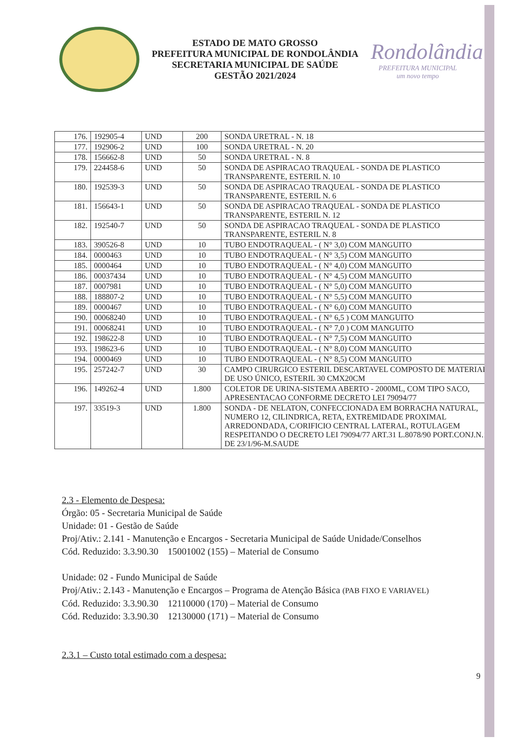ESTADO DE MATO GROSSO
PREFEITURA MUNICIPAL DE RONDOLÂNDIA
SECRETARIA MUNICIPAL DE SAÚDE
GESTÃO 2021/2024
Rondolândia
PREFEITURA MUNICIPAL
um novo tempo
| 176. | 192905-4 | UND | 200 | SONDA URETRAL - N. 18 |
| 177. | 192906-2 | UND | 100 | SONDA URETRAL - N. 20 |
| 178. | 156662-8 | UND | 50 | SONDA URETRAL - N. 8 |
| 179. | 224458-6 | UND | 50 | SONDA DE ASPIRACAO TRAQUEAL - SONDA DE PLASTICO TRANSPARENTE, ESTERIL N. 10 |
| 180. | 192539-3 | UND | 50 | SONDA DE ASPIRACAO TRAQUEAL - SONDA DE PLASTICO TRANSPARENTE, ESTERIL N. 6 |
| 181. | 156643-1 | UND | 50 | SONDA DE ASPIRACAO TRAQUEAL - SONDA DE PLASTICO TRANSPARENTE, ESTERIL N. 12 |
| 182. | 192540-7 | UND | 50 | SONDA DE ASPIRACAO TRAQUEAL - SONDA DE PLASTICO TRANSPARENTE, ESTERIL N. 8 |
| 183. | 390526-8 | UND | 10 | TUBO ENDOTRAQUEAL - ( N° 3,0) COM MANGUITO |
| 184. | 0000463 | UND | 10 | TUBO ENDOTRAQUEAL - ( N° 3,5) COM MANGUITO |
| 185. | 0000464 | UND | 10 | TUBO ENDOTRAQUEAL - ( N° 4,0) COM MANGUITO |
| 186. | 00037434 | UND | 10 | TUBO ENDOTRAQUEAL - ( N° 4,5) COM MANGUITO |
| 187. | 0007981 | UND | 10 | TUBO ENDOTRAQUEAL - ( N° 5,0) COM MANGUITO |
| 188. | 188807-2 | UND | 10 | TUBO ENDOTRAQUEAL - ( N° 5,5) COM MANGUITO |
| 189. | 0000467 | UND | 10 | TUBO ENDOTRAQUEAL - ( N° 6,0) COM MANGUITO |
| 190. | 00068240 | UND | 10 | TUBO ENDOTRAQUEAL - ( N° 6,5 ) COM MANGUITO |
| 191. | 00068241 | UND | 10 | TUBO ENDOTRAQUEAL - ( N° 7,0 ) COM MANGUITO |
| 192. | 198622-8 | UND | 10 | TUBO ENDOTRAQUEAL - ( N° 7,5) COM MANGUITO |
| 193. | 198623-6 | UND | 10 | TUBO ENDOTRAQUEAL - ( N° 8,0) COM MANGUITO |
| 194. | 0000469 | UND | 10 | TUBO ENDOTRAQUEAL - ( N° 8,5) COM MANGUITO |
| 195. | 257242-7 | UND | 30 | CAMPO CIRURGICO ESTERIL DESCARTAVEL COMPOSTO DE MATERIAL DE USO ÚNICO, ESTERIL 30 CMX20CM |
| 196. | 149262-4 | UND | 1.800 | COLETOR DE URINA-SISTEMA ABERTO - 2000ML, COM TIPO SACO, APRESENTACAO CONFORME DECRETO LEI 79094/77 |
| 197. | 33519-3 | UND | 1.800 | SONDA - DE NELATON, CONFECCIONADA EM BORRACHA NATURAL, NUMERO 12, CILINDRICA, RETA, EXTREMIDADE PROXIMAL ARREDONDADA, C/ORIFICIO CENTRAL LATERAL, ROTULAGEM RESPEITANDO O DECRETO LEI 79094/77 ART.31 L.8078/90 PORT.CONJ.N.1 DE 23/1/96-M.SAUDE |
2.3 - Elemento de Despesa:
Órgão: 05 - Secretaria Municipal de Saúde
Unidade: 01 - Gestão de Saúde
Proj/Ativ.: 2.141 - Manutenção e Encargos - Secretaria Municipal de Saúde Unidade/Conselhos
Cód. Reduzido: 3.3.90.30 15001002 (155) – Material de Consumo
Unidade: 02 - Fundo Municipal de Saúde
Proj/Ativ.: 2.143 - Manutenção e Encargos – Programa de Atenção Básica (PAB FIXO E VARIAVEL)
Cód. Reduzido: 3.3.90.30 12110000 (170) – Material de Consumo
Cód. Reduzido: 3.3.90.30 12130000 (171) – Material de Consumo
2.3.1 – Custo total estimado com a despesa:
9